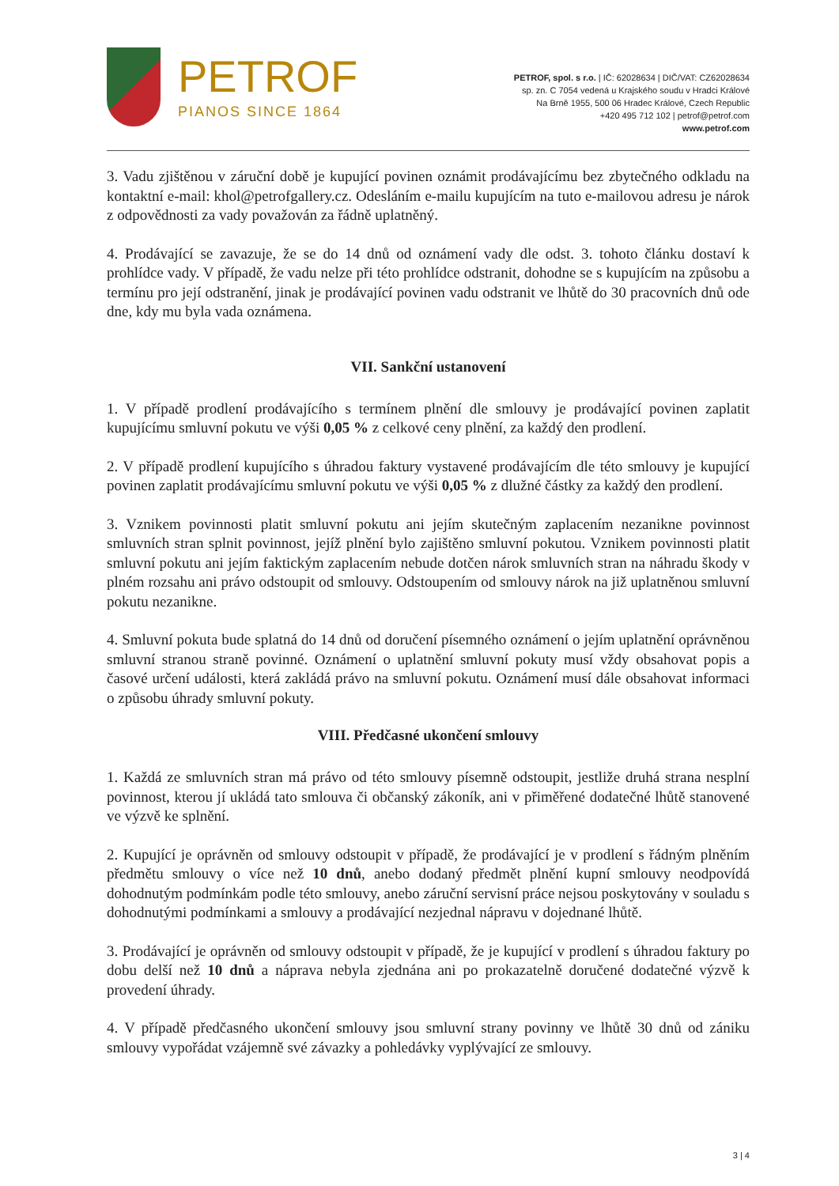PETROF
PIANOS SINCE 1864
PETROF, spol. s r.o. | IČ: 62028634 | DIČ/VAT: CZ62028634
sp. zn. C 7054 vedená u Krajského soudu v Hradci Králové
Na Brně 1955, 500 06 Hradec Králové, Czech Republic
+420 495 712 102 | petrof@petrof.com
www.petrof.com
3. Vadu zjištěnou v záruční době je kupující povinen oznámit prodávajícímu bez zbytečného odkladu na kontaktní e-mail: khol@petrofgallery.cz. Odesláním e-mailu kupujícím na tuto e-mailovou adresu je nárok z odpovědnosti za vady považován za řádně uplatněný.
4. Prodávající se zavazuje, že se do 14 dnů od oznámení vady dle odst. 3. tohoto článku dostaví k prohlídce vady. V případě, že vadu nelze při této prohlídce odstranit, dohodne se s kupujícím na způsobu a termínu pro její odstranění, jinak je prodávající povinen vadu odstranit ve lhůtě do 30 pracovních dnů ode dne, kdy mu byla vada oznámena.
VII. Sankční ustanovení
1. V případě prodlení prodávajícího s termínem plnění dle smlouvy je prodávající povinen zaplatit kupujícímu smluvní pokutu ve výši 0,05 % z celkové ceny plnění, za každý den prodlení.
2. V případě prodlení kupujícího s úhradou faktury vystavené prodávajícím dle této smlouvy je kupující povinen zaplatit prodávajícímu smluvní pokutu ve výši 0,05 % z dlužné částky za každý den prodlení.
3. Vznikem povinnosti platit smluvní pokutu ani jejím skutečným zaplacením nezanikne povinnost smluvních stran splnit povinnost, jejíž plnění bylo zajištěno smluvní pokutou. Vznikem povinnosti platit smluvní pokutu ani jejím faktickým zaplacením nebude dotčen nárok smluvních stran na náhradu škody v plném rozsahu ani právo odstoupit od smlouvy. Odstoupením od smlouvy nárok na již uplatněnou smluvní pokutu nezanikne.
4. Smluvní pokuta bude splatná do 14 dnů od doručení písemného oznámení o jejím uplatnění oprávněnou smluvní stranou straně povinné. Oznámení o uplatnění smluvní pokuty musí vždy obsahovat popis a časové určení události, která zakládá právo na smluvní pokutu. Oznámení musí dále obsahovat informaci o způsobu úhrady smluvní pokuty.
VIII. Předčasné ukončení smlouvy
1. Každá ze smluvních stran má právo od této smlouvy písemně odstoupit, jestliže druhá strana nesplní povinnost, kterou jí ukládá tato smlouva či občanský zákoník, ani v přiměřené dodatečné lhůtě stanovené ve výzvě ke splnění.
2. Kupující je oprávněn od smlouvy odstoupit v případě, že prodávající je v prodlení s řádným plněním předmětu smlouvy o více než 10 dnů, anebo dodaný předmět plnění kupní smlouvy neodpovídá dohodnutým podmínkám podle této smlouvy, anebo záruční servisní práce nejsou poskytovány v souladu s dohodnutými podmínkami a smlouvy a prodávající nezjednal nápravu v dojednané lhůtě.
3. Prodávající je oprávněn od smlouvy odstoupit v případě, že je kupující v prodlení s úhradou faktury po dobu delší než 10 dnů a náprava nebyla zjednána ani po prokazatelně doručené dodatečné výzvě k provedení úhrady.
4. V případě předčasného ukončení smlouvy jsou smluvní strany povinny ve lhůtě 30 dnů od zániku smlouvy vypořádat vzájemně své závazky a pohledávky vyplývající ze smlouvy.
3 | 4